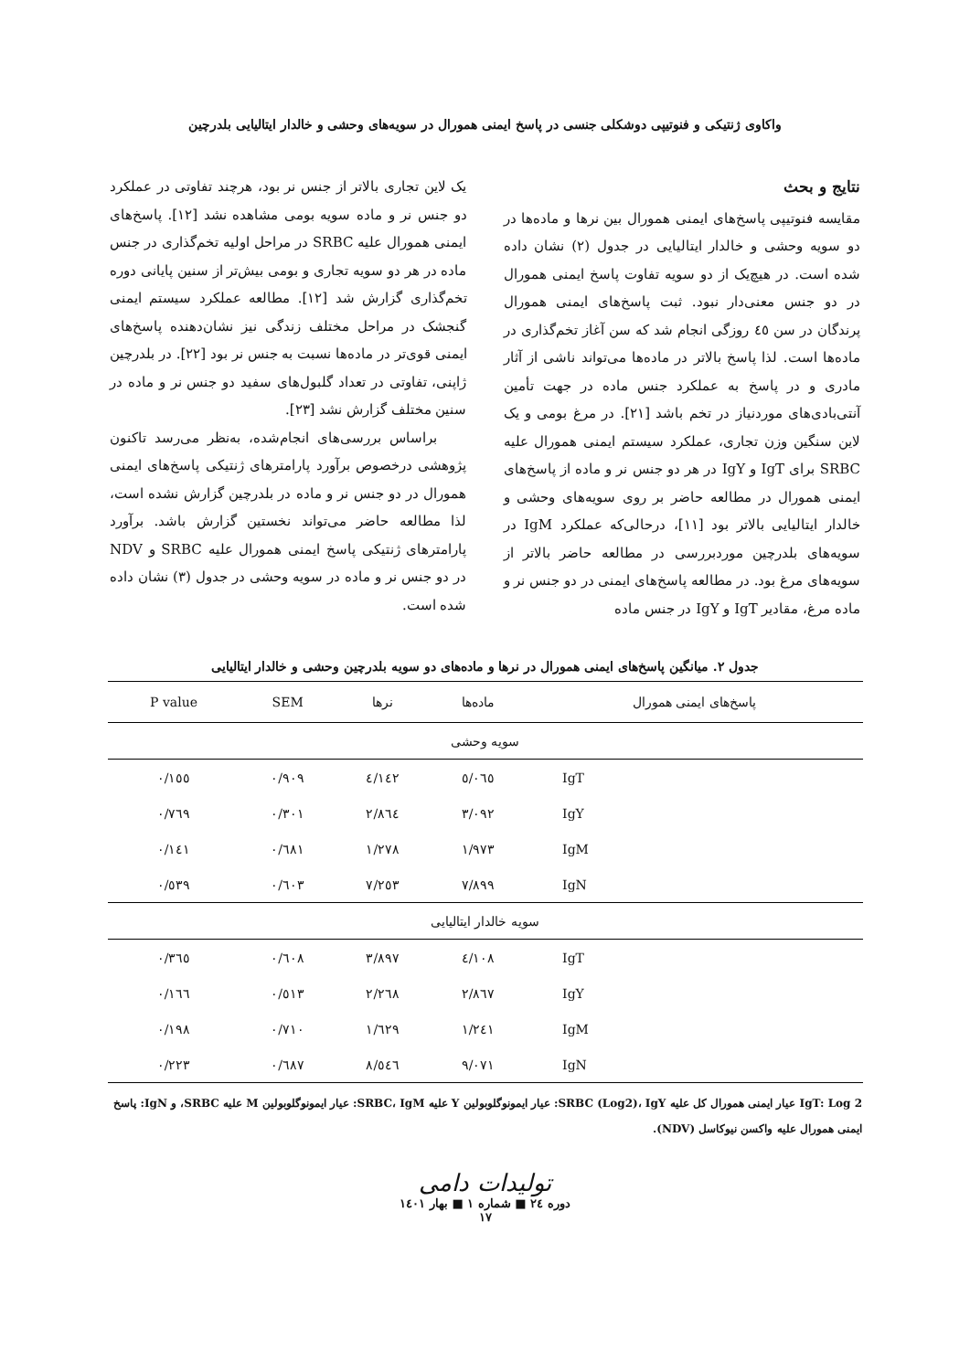واکاوی ژنتیکی و فنوتیپی دوشکلی جنسی در پاسخ ایمنی همورال در سویه‌های وحشی و خالدار ایتالیایی بلدرچین
نتایج و بحث
مقایسه فنوتیپی پاسخ‌های ایمنی همورال بین نرها و ماده‌ها در دو سویه وحشی و خالدار ایتالیایی در جدول (۲) نشان داده شده است. در هیچ‌یک از دو سویه تفاوت پاسخ ایمنی همورال در دو جنس معنی‌دار نبود. ثبت پاسخ‌های ایمنی همورال پرندگان در سن ٤٥ روزگی انجام شد که سن آغاز تخم‌گذاری در ماده‌ها است. لذا پاسخ بالاتر در ماده‌ها می‌تواند ناشی از آثار مادری و در پاسخ به عملکرد جنس ماده در جهت تأمین آنتی‌بادی‌های موردنیاز در تخم باشد [۲۱]. در مرغ بومی و یک لاین سنگین وزن تجاری، عملکرد سیستم ایمنی همورال علیه SRBC برای IgT و IgY در هر دو جنس نر و ماده از پاسخ‌های ایمنی همورال در مطالعه حاضر بر روی سویه‌های وحشی و خالدار ایتالیایی بالاتر بود [۱۱]، درحالی‌که عملکرد IgM در سویه‌های بلدرچین موردبررسی در مطالعه حاضر بالاتر از سویه‌های مرغ بود. در مطالعه پاسخ‌های ایمنی در دو جنس نر و ماده مرغ، مقادیر IgT و IgY در جنس ماده
یک لاین تجاری بالاتر از جنس نر بود، هرچند تفاوتی در عملکرد دو جنس نر و ماده سویه بومی مشاهده نشد [۱۲]. پاسخ‌های ایمنی همورال علیه SRBC در مراحل اولیه تخم‌گذاری در جنس ماده در هر دو سویه تجاری و بومی بیش‌تر از سنین پایانی دوره تخم‌گذاری گزارش شد [۱۲]. مطالعه عملکرد سیستم ایمنی گنجشک در مراحل مختلف زندگی نیز نشان‌دهنده پاسخ‌های ایمنی قوی‌تر در ماده‌ها نسبت به جنس نر بود [۲۲]. در بلدرچین ژاپنی، تفاوتی در تعداد گلبول‌های سفید دو جنس نر و ماده در سنین مختلف گزارش نشد [۲۳].
براساس بررسی‌های انجام‌شده، به‌نظر می‌رسد تاکنون پژوهشی درخصوص برآورد پارامترهای ژنتیکی پاسخ‌های ایمنی همورال در دو جنس نر و ماده در بلدرچین گزارش نشده است، لذا مطالعه حاضر می‌تواند نخستین گزارش باشد. برآورد پارامترهای ژنتیکی پاسخ ایمنی همورال علیه SRBC و NDV در دو جنس نر و ماده در سویه وحشی در جدول (۳) نشان داده شده است.
جدول ۲. میانگین پاسخ‌های ایمنی همورال در نرها و ماده‌های دو سویه بلدرچین وحشی و خالدار ایتالیایی
| پاسخ‌های ایمنی همورال | ماده‌ها | نرها | SEM | P value |
| --- | --- | --- | --- | --- |
| سویه وحشی | | | | |
| IgT | ٥/٠٦٥ | ٤/١٤٢ | ٠/٩٠٩ | ٠/١٥٥ |
| IgY | ٣/٠٩٢ | ٢/٨٦٤ | ٠/٣٠١ | ٠/٧٦٩ |
| IgM | ١/٩٧٣ | ١/٢٧٨ | ٠/٦٨١ | ٠/١٤١ |
| IgN | ٧/٨٩٩ | ٧/٢٥٣ | ٠/٦٠٣ | ٠/٥٣٩ |
| سویه خالدار ایتالیایی | | | | |
| IgT | ٤/١٠٨ | ٣/٨٩٧ | ٠/٦٠٨ | ٠/٣٦٥ |
| IgY | ٢/٨٦٧ | ٢/٢٦٨ | ٠/٥١٣ | ٠/١٦٦ |
| IgM | ١/٢٤١ | ١/٦٢٩ | ٠/٧١٠ | ٠/١٩٨ |
| IgN | ٩/٠٧١ | ٨/٥٤٦ | ٠/٦٨٧ | ٠/٢٢٣ |
IgT: Log 2 عیار ایمنی همورال کل علیه SRBC (Log2)، IgY: عیار ایمونوگلوبولین Y علیه SRBC، IgM: عیار ایمونوگلوبولین M علیه SRBC، و IgN: پاسخ ایمنی همورال علیه واکسن نیوکاسل (NDV).
تولیدات دامی
دوره ٢٤ ■ شماره ١ ■ بهار ١٤٠١
١٧